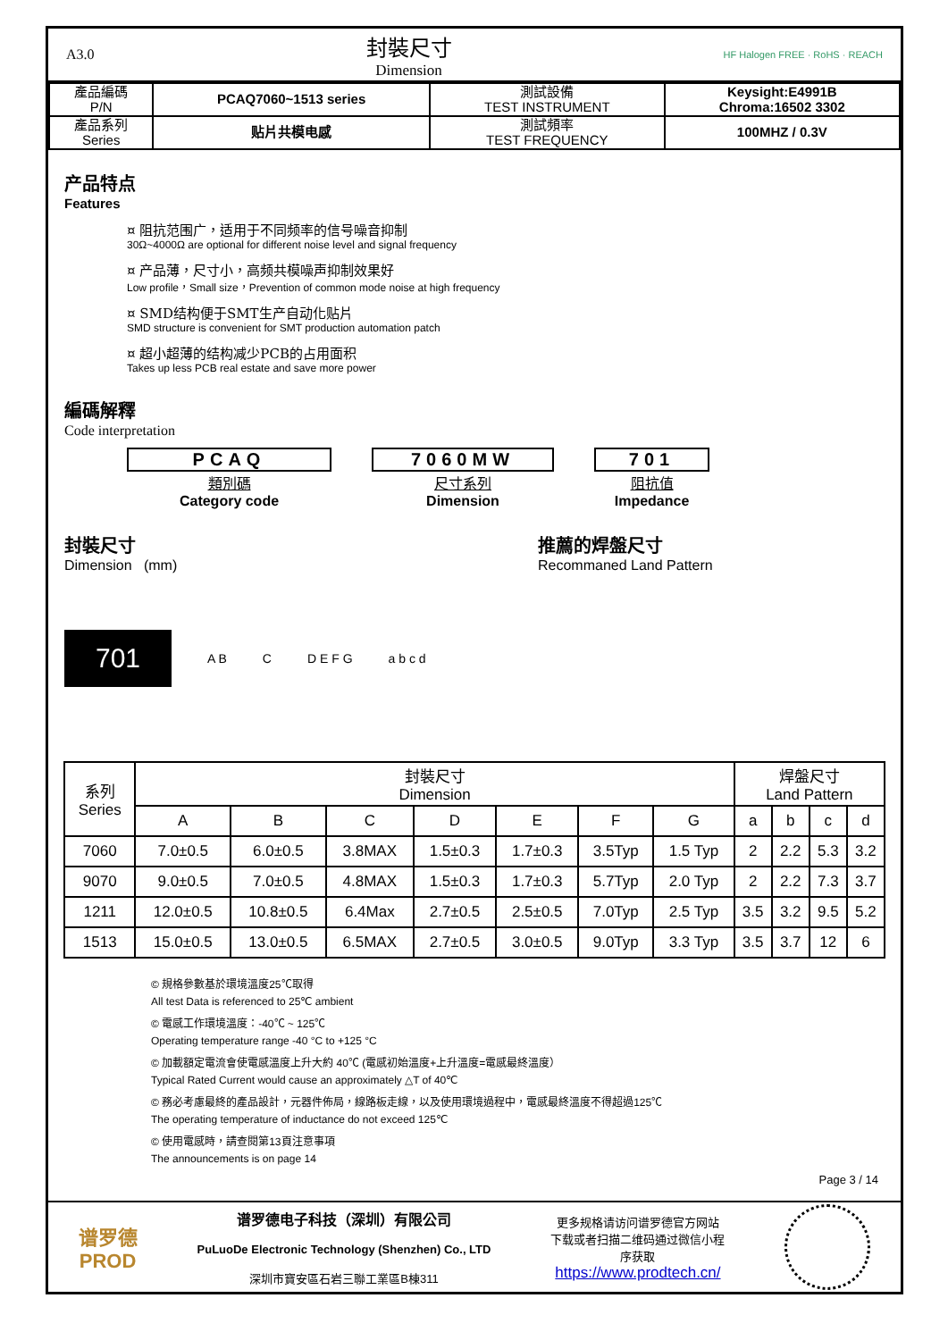A3.0
封裝尺寸
Dimension
HF Halogen FREE · RoHS · REACH
| 產品編碼 P/N | PCAQ7060~1513 series | 測試設備 TEST INSTRUMENT | Keysight:E4991B Chroma:16502 3302 |
| 產品系列 Series | 贴片共模电感 | 測試頻率 TEST FREQUENCY | 100MHZ / 0.3V |
产品特点
Features
¤ 阻抗范围广，适用于不同频率的信号噪音抑制
30Ω~4000Ω are optional for different noise level and signal frequency
¤ 产品薄，尺寸小，高频共模噪声抑制效果好
Low profile，Small size，Prevention of common mode noise at high frequency
¤ SMD结构便于SMT生产自动化贴片
SMD structure is convenient for SMT production automation patch
¤ 超小超薄的结构减少PCB的占用面积
Takes up less PCB real estate and save more power
編碼解釋
Code interpretation
PCAQ
類別碼
Category code
7060MW
尺寸系列
Dimension
701
阻抗值
Impedance
封裝尺寸
Dimension (mm)
推薦的焊盤尺寸
Recommaned Land Pattern
701
A B C D E F G a b c d
| 系列 Series | 封裝尺寸 Dimension | | | | | | | 焊盤尺寸 Land Pattern | | | |
| --- | --- | --- | --- | --- | --- | --- | --- | --- | --- | --- | --- |
| | A | B | C | D | E | F | G | a | b | c | d |
| 7060 | 7.0±0.5 | 6.0±0.5 | 3.8MAX | 1.5±0.3 | 1.7±0.3 | 3.5Typ | 1.5 Typ | 2 | 2.2 | 5.3 | 3.2 |
| 9070 | 9.0±0.5 | 7.0±0.5 | 4.8MAX | 1.5±0.3 | 1.7±0.3 | 5.7Typ | 2.0 Typ | 2 | 2.2 | 7.3 | 3.7 |
| 1211 | 12.0±0.5 | 10.8±0.5 | 6.4Max | 2.7±0.5 | 2.5±0.5 | 7.0Typ | 2.5 Typ | 3.5 | 3.2 | 9.5 | 5.2 |
| 1513 | 15.0±0.5 | 13.0±0.5 | 6.5MAX | 2.7±0.5 | 3.0±0.5 | 9.0Typ | 3.3 Typ | 3.5 | 3.7 | 12 | 6 |
© 規格參數基於環境溫度25℃取得
All test Data is referenced to 25℃ ambient
© 電感工作環境溫度：-40℃ ~ 125℃
Operating temperature range -40 °C to +125 °C
© 加載額定電流會使電感溫度上升大約 40℃ (電感初始溫度+上升溫度=電感最終溫度）
Typical Rated Current would cause an approximately △T of 40℃
© 務必考慮最終的產品設計，元器件佈局，線路板走線，以及使用環境過程中，電感最終溫度不得超過125℃
The operating temperature of inductance do not exceed 125℃
© 使用電感時，請查閱第13頁注意事項
The announcements is on page 14
Page 3 / 14
谱罗德
PROD
谱罗德电子科技（深圳）有限公司
PuLuoDe Electronic Technology (Shenzhen) Co., LTD
深圳市寶安區石岩三聯工業區B棟311
更多规格请访问谱罗德官方网站
下载或者扫描二维码通过微信小程
序获取
https://www.prodtech.cn/